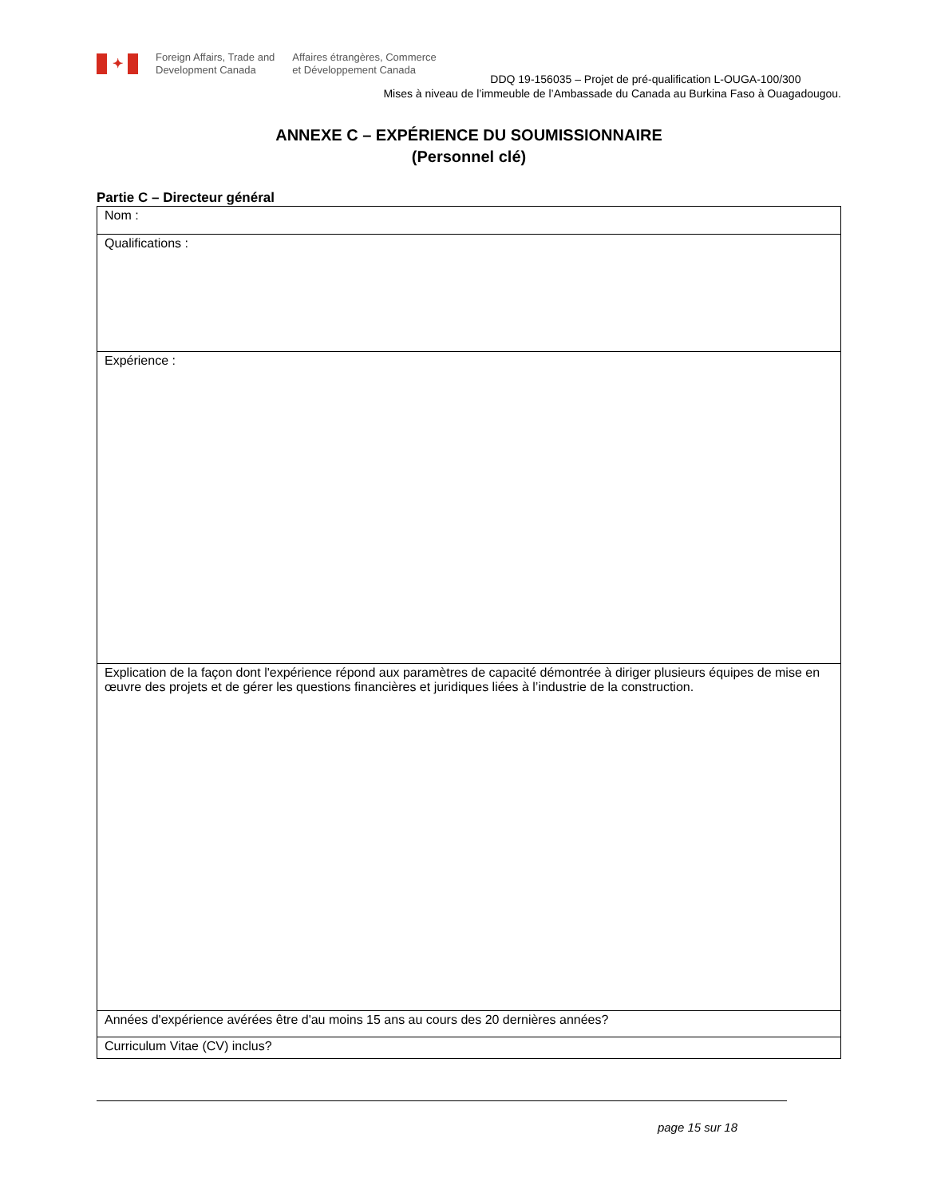✦
Foreign Affairs, Trade and
Development Canada
Affaires étrangères, Commerce
et Développement Canada
DDQ 19-156035 – Projet de pré-qualification L-OUGA-100/300
Mises à niveau de l’immeuble de l’Ambassade du Canada au Burkina Faso à Ouagadougou.
ANNEXE C – EXPÉRIENCE DU SOUMISSIONNAIRE
(Personnel clé)
Partie C – Directeur général
| Nom : |
| Qualifications : |
| Expérience : |
| Explication de la façon dont l'expérience répond aux paramètres de capacité démontrée à diriger plusieurs équipes de mise en œuvre des projets et de gérer les questions financières et juridiques liées à l’industrie de la construction. |
| Années d'expérience avérées être d'au moins 15 ans au cours des 20 dernières années? |
| Curriculum Vitae (CV) inclus? |
page 15 sur 18